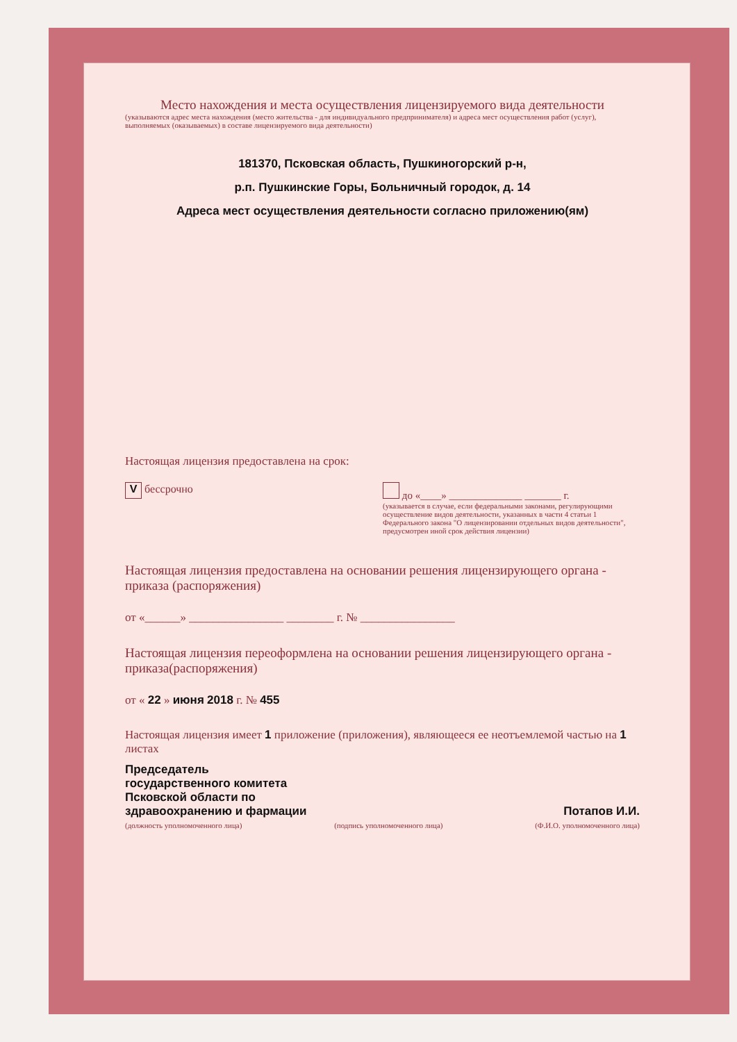Место нахождения и места осуществления лицензируемого вида деятельности
(указываются адрес места нахождения (место жительства - для индивидуального предпринимателя) и адреса мест осуществления работ (услуг), выполняемых (оказываемых) в составе лицензируемого вида деятельности)
181370, Псковская область, Пушкиногорский р-н,
р.п. Пушкинские Горы, Больничный городок, д. 14
Адреса мест осуществления деятельности согласно приложению(ям)
Настоящая лицензия предоставлена на срок:
V бессрочно до «____» ______________ _______ г.
(указывается в случае, если федеральными законами, регулирующими осуществление видов деятельности, указанных в части 4 статьи 1 Федерального закона "О лицензировании отдельных видов деятельности", предусмотрен иной срок действия лицензии)
Настоящая лицензия предоставлена на основании решения лицензирующего органа - приказа (распоряжения)
от «______» ________________ ________ г. № ________________
Настоящая лицензия переоформлена на основании решения лицензирующего органа - приказа(распоряжения)
от « 22 » июня 2018 г. № 455
Настоящая лицензия имеет 1 приложение (приложения), являющееся ее неотъемлемой частью на 1 листах
Председатель
государственного комитета
Псковской области по
здравоохранению и фармации
Потапов И.И.
(должность уполномоченного лица) (подпись уполномоченного лица) (Ф.И.О. уполномоченного лица)